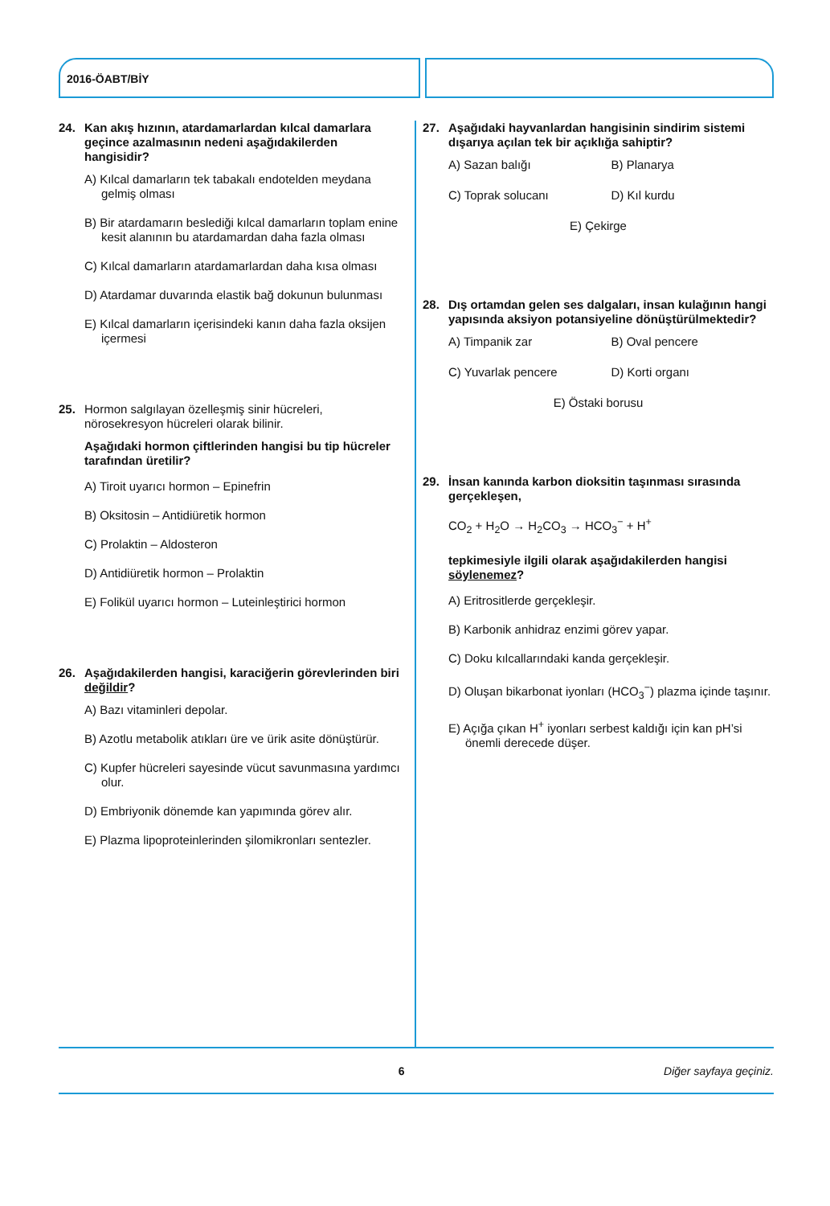2016-ÖABT/BİY
24. Kan akış hızının, atardamarlardan kılcal damarlara geçince azalmasının nedeni aşağıdakilerden hangisidir?
A) Kılcal damarların tek tabakalı endotelden meydana gelmiş olması
B) Bir atardamarın beslediği kılcal damarların toplam enine kesit alanının bu atardamardan daha fazla olması
C) Kılcal damarların atardamarlardan daha kısa olması
D) Atardamar duvarında elastik bağ dokunun bulunması
E) Kılcal damarların içerisindeki kanın daha fazla oksijen içermesi
25. Hormon salgılayan özelleşmiş sinir hücreleri, nörosekresyon hücreleri olarak bilinir.
Aşağıdaki hormon çiftlerinden hangisi bu tip hücreler tarafından üretilir?
A) Tiroit uyarıcı hormon – Epinefrin
B) Oksitosin – Antidiüretik hormon
C) Prolaktin – Aldosteron
D) Antidiüretik hormon – Prolaktin
E) Folikül uyarıcı hormon – Luteinleştirici hormon
26. Aşağıdakilerden hangisi, karaciğerin görevlerinden biri değildir?
A) Bazı vitaminleri depolar.
B) Azotlu metabolik atıkları üre ve ürik asite dönüştürür.
C) Kupfer hücreleri sayesinde vücut savunmasına yardımcı olur.
D) Embriyonik dönemde kan yapımında görev alır.
E) Plazma lipoproteinlerinden şilomikronları sentezler.
27. Aşağıdaki hayvanlardan hangisinin sindirim sistemi dışarıya açılan tek bir açıklığa sahiptir?
A) Sazan balığı B) Planarya C) Toprak solucanı D) Kıl kurdu
E) Çekirge
28. Dış ortamdan gelen ses dalgaları, insan kulağının hangi yapısında aksiyon potansiyeline dönüştürülmektedir?
A) Timpanik zar B) Oval pencere C) Yuvarlak pencere D) Korti organı
E) Östaki borusu
29. İnsan kanında karbon dioksitin taşınması sırasında gerçekleşen,
CO<sub>2</sub> + H<sub>2</sub>O → H<sub>2</sub>CO<sub>3</sub> → HCO<sub>3</sub><sup>−</sup> + H<sup>+</sup>
tepkimesiyle ilgili olarak aşağıdakilerden hangisi söylenemez?
A) Eritrositlerde gerçekleşir.
B) Karbonik anhidraz enzimi görev yapar.
C) Doku kılcallarındaki kanda gerçekleşir.
D) Oluşan bikarbonat iyonları (HCO<sub>3</sub><sup>−</sup>) plazma içinde taşınır.
E) Açığa çıkan H<sup>+</sup> iyonları serbest kaldığı için kan pH’si önemli derecede düşer.
6 Diğer sayfaya geçiniz.